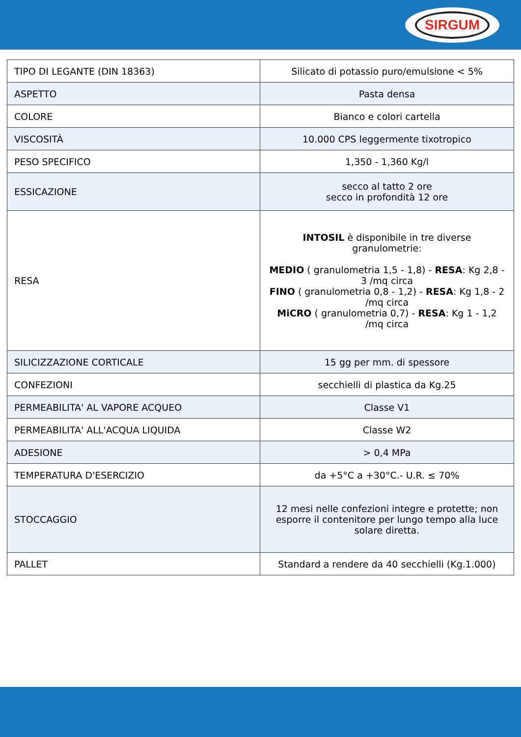SIRGUM
| TIPO DI LEGANTE (DIN 18363) | Silicato di potassio puro/emulsione < 5% |
| ASPETTO | Pasta densa |
| COLORE | Bianco e colori cartella |
| VISCOSITÀ | 10.000 CPS leggermente tixotropico |
| PESO SPECIFICO | 1,350 - 1,360 Kg/l |
| ESSICAZIONE | secco al tatto 2 ore secco in profondità 12 ore |
| RESA | INTOSIL è disponibile in tre diverse granulometrie: MEDIO ( granulometria 1,5 - 1,8) - RESA : Kg 2,8 - 3 /mq circa FINO ( granulometria 0,8 - 1,2) - RESA : Kg 1,8 - 2 /mq circa MiCRO ( granulometria 0,7) - RESA : Kg 1 - 1,2 /mq circa |
| SILICIZZAZIONE CORTICALE | 15 gg per mm. di spessore |
| CONFEZIONI | secchielli di plastica da Kg.25 |
| PERMEABILITA' AL VAPORE ACQUEO | Classe V1 |
| PERMEABILITA' ALL'ACQUA LIQUIDA | Classe W2 |
| ADESIONE | > 0,4 MPa |
| TEMPERATURA D'ESERCIZIO | da +5°C a +30°C.- U.R. ≤ 70% |
| STOCCAGGIO | 12 mesi nelle confezioni integre e protette; non esporre il contenitore per lungo tempo alla luce solare diretta. |
| PALLET | Standard a rendere da 40 secchielli (Kg.1.000) |